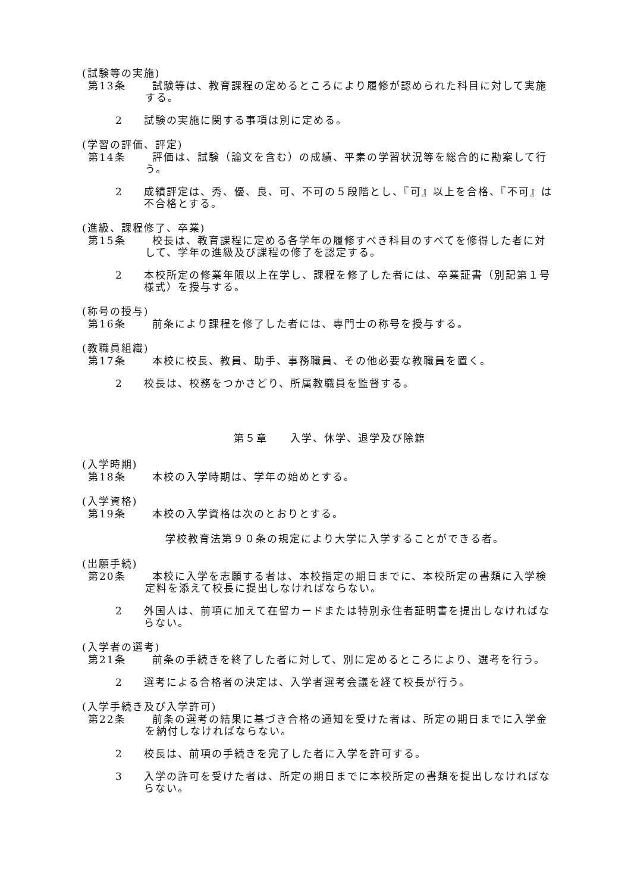(試験等の実施)
第13条 試験等は、教育課程の定めるところにより履修が認められた科目に対して実施する。
2 試験の実施に関する事項は別に定める。
(学習の評価、評定)
第14条 評価は、試験（論文を含む）の成績、平素の学習状況等を総合的に勘案して行う。
2 成績評定は、秀、優、良、可、不可の５段階とし、『可』以上を合格、『不可』は不合格とする。
(進級、課程修了、卒業)
第15条 校長は、教育課程に定める各学年の履修すべき科目のすべてを修得した者に対して、学年の進級及び課程の修了を認定する。
2 本校所定の修業年限以上在学し、課程を修了した者には、卒業証書（別記第１号様式）を授与する。
(称号の授与)
第16条 前条により課程を修了した者には、専門士の称号を授与する。
(教職員組織)
第17条 本校に校長、教員、助手、事務職員、その他必要な教職員を置く。
2 校長は、校務をつかさどり、所属教職員を監督する。
第５章　　入学、休学、退学及び除籍
(入学時期)
第18条 本校の入学時期は、学年の始めとする。
(入学資格)
第19条 本校の入学資格は次のとおりとする。
学校教育法第９０条の規定により大学に入学することができる者。
(出願手続)
第20条 本校に入学を志願する者は、本校指定の期日までに、本校所定の書類に入学検定料を添えて校長に提出しなければならない。
2 外国人は、前項に加えて在留カードまたは特別永住者証明書を提出しなければならない。
(入学者の選考)
第21条 前条の手続きを終了した者に対して、別に定めるところにより、選考を行う。
2 選考による合格者の決定は、入学者選考会議を経て校長が行う。
(入学手続き及び入学許可)
第22条 前条の選考の結果に基づき合格の通知を受けた者は、所定の期日までに入学金を納付しなければならない。
2 校長は、前項の手続きを完了した者に入学を許可する。
3 入学の許可を受けた者は、所定の期日までに本校所定の書類を提出しなければならない。